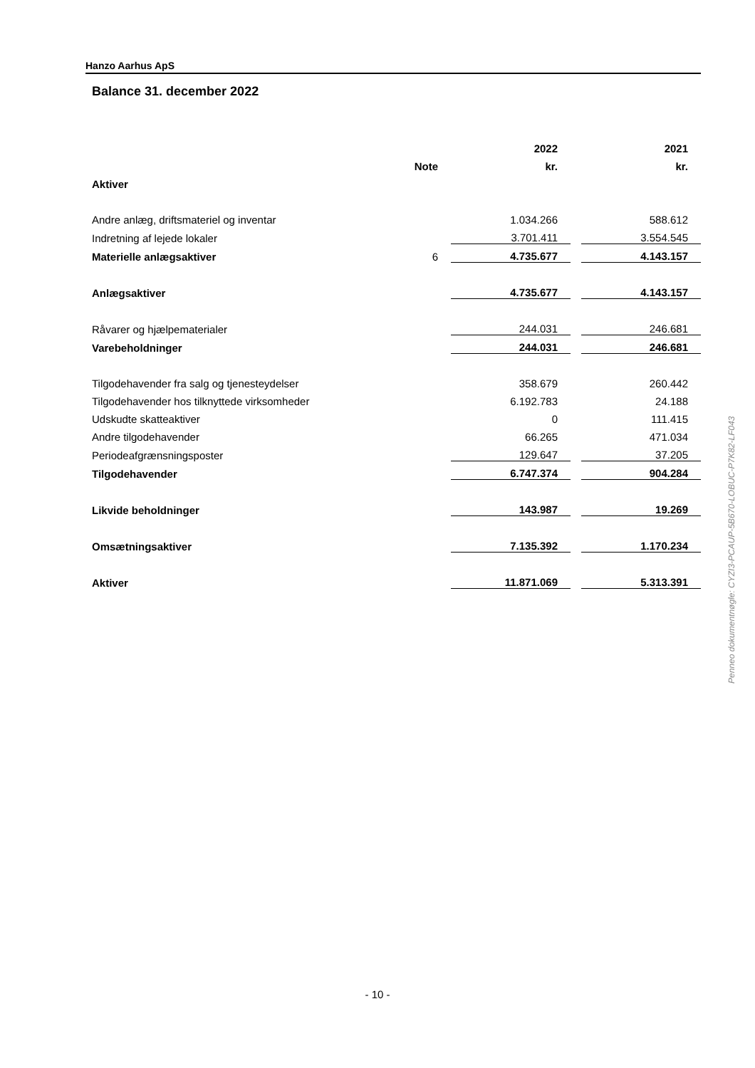Hanzo Aarhus ApS
Balance 31. december 2022
| | | 2022 | | 2021 |
| --- | --- | --- | --- | --- |
| | Note | kr. | | kr. |
| Aktiver | | | | |
| Andre anlæg, driftsmateriel og inventar | | 1.034.266 | | 588.612 |
| Indretning af lejede lokaler | | 3.701.411 | | 3.554.545 |
| Materielle anlægsaktiver | 6 | 4.735.677 | | 4.143.157 |
| Anlægsaktiver | | 4.735.677 | | 4.143.157 |
| Råvarer og hjælpematerialer | | 244.031 | | 246.681 |
| Varebeholdninger | | 244.031 | | 246.681 |
| Tilgodehavender fra salg og tjenesteydelser | | 358.679 | | 260.442 |
| Tilgodehavender hos tilknyttede virksomheder | | 6.192.783 | | 24.188 |
| Udskudte skatteaktiver | | 0 | | 111.415 |
| Andre tilgodehavender | | 66.265 | | 471.034 |
| Periodeafgrænsningsposter | | 129.647 | | 37.205 |
| Tilgodehavender | | 6.747.374 | | 904.284 |
| Likvide beholdninger | | 143.987 | | 19.269 |
| Omsætningsaktiver | | 7.135.392 | | 1.170.234 |
| Aktiver | | 11.871.069 | | 5.313.391 |
Penneo dokumentnøgle: CYZI3-PCAUP-5B670-LOBUC-P7K82-LF043
- 10 -